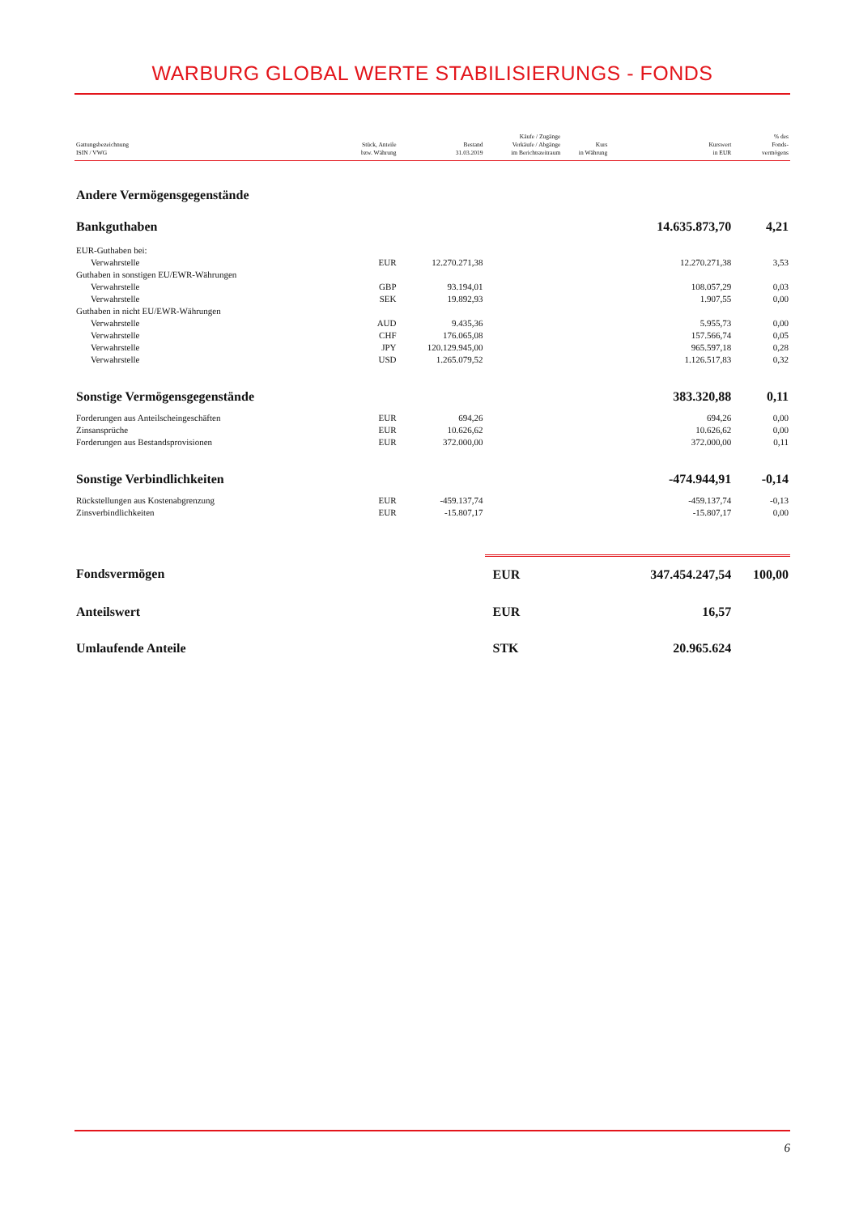WARBURG GLOBAL WERTE STABILISIERUNGS - FONDS
| Gattungsbezeichnung ISIN / VWG | Stück, Anteile bzw. Währung | Bestand 31.03.2019 | Käufe / Zugänge Verkäufe / Abgänge im Berichtszeitraum | Kurs in Währung | Kurswert in EUR | % des Fonds- vermögens |
| --- | --- | --- | --- | --- | --- | --- |
| Andere Vermögensgegenstände | | | | | | |
| Bankguthaben | | | | | 14.635.873,70 | 4,21 |
| EUR-Guthaben bei: | | | | | | |
| Verwahrstelle | EUR | 12.270.271,38 | | | 12.270.271,38 | 3,53 |
| Guthaben in sonstigen EU/EWR-Währungen | | | | | | |
| Verwahrstelle | GBP | 93.194,01 | | | 108.057,29 | 0,03 |
| Verwahrstelle | SEK | 19.892,93 | | | 1.907,55 | 0,00 |
| Guthaben in nicht EU/EWR-Währungen | | | | | | |
| Verwahrstelle | AUD | 9.435,36 | | | 5.955,73 | 0,00 |
| Verwahrstelle | CHF | 176.065,08 | | | 157.566,74 | 0,05 |
| Verwahrstelle | JPY | 120.129.945,00 | | | 965.597,18 | 0,28 |
| Verwahrstelle | USD | 1.265.079,52 | | | 1.126.517,83 | 0,32 |
| Sonstige Vermögensgegenstände | | | | | 383.320,88 | 0,11 |
| Forderungen aus Anteilscheingeschäften | EUR | 694,26 | | | 694,26 | 0,00 |
| Zinsansprüche | EUR | 10.626,62 | | | 10.626,62 | 0,00 |
| Forderungen aus Bestandsprovisionen | EUR | 372.000,00 | | | 372.000,00 | 0,11 |
| Sonstige Verbindlichkeiten | | | | | -474.944,91 | -0,14 |
| Rückstellungen aus Kostenabgrenzung | EUR | -459.137,74 | | | -459.137,74 | -0,13 |
| Zinsverbindlichkeiten | EUR | -15.807,17 | | | -15.807,17 | 0,00 |
| Fondsvermögen | | | EUR | | 347.454.247,54 | 100,00 |
| Anteilswert | | | EUR | | 16,57 | |
| Umlaufende Anteile | | | STK | | 20.965.624 | |
6